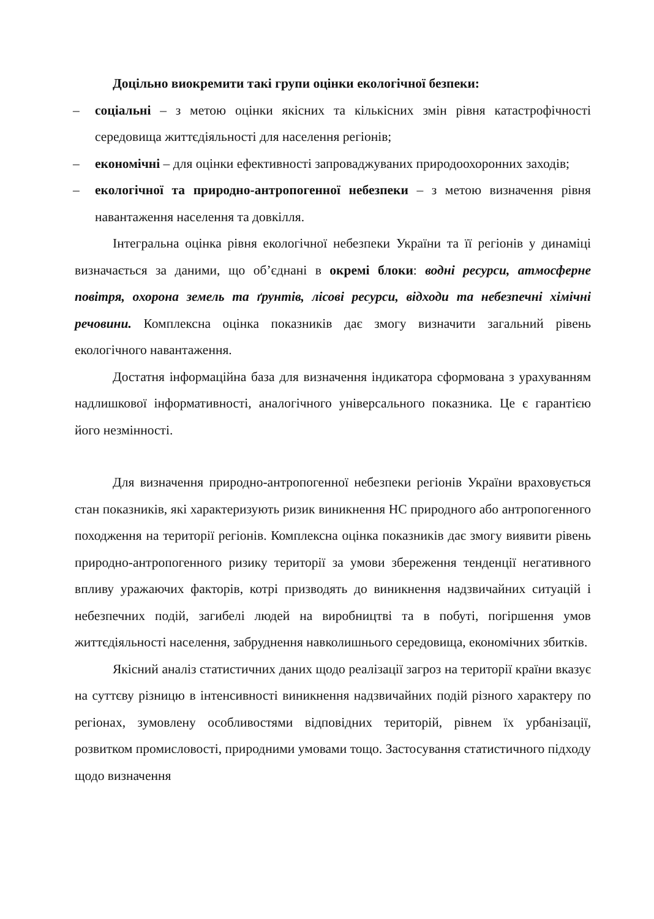Доцільно виокремити такі групи оцінки екологічної безпеки:
– соціальні – з метою оцінки якісних та кількісних змін рівня катастрофічності середовища життєдіяльності для населення регіонів;
– економічні – для оцінки ефективності запроваджуваних природоохоронних заходів;
– екологічної та природно-антропогенної небезпеки – з метою визначення рівня навантаження населення та довкілля.
Інтегральна оцінка рівня екологічної небезпеки України та її регіонів у динаміці визначається за даними, що об’єднані в окремі блоки: водні ресурси, атмосферне повітря, охорона земель та ґрунтів, лісові ресурси, відходи та небезпечні хімічні речовини. Комплексна оцінка показників дає змогу визначити загальний рівень екологічного навантаження.
Достатня інформаційна база для визначення індикатора сформована з урахуванням надлишкової інформативності, аналогічного універсального показника. Це є гарантією його незмінності.
Для визначення природно-антропогенної небезпеки регіонів України враховується стан показників, які характеризують ризик виникнення НС природного або антропогенного походження на території регіонів. Комплексна оцінка показників дає змогу виявити рівень природно-антропогенного ризику території за умови збереження тенденції негативного впливу уражаючих факторів, котрі призводять до виникнення надзвичайних ситуацій і небезпечних подій, загибелі людей на виробництві та в побуті, погіршення умов життєдіяльності населення, забруднення навколишнього середовища, економічних збитків.
Якісний аналіз статистичних даних щодо реалізації загроз на території країни вказує на суттєву різницю в інтенсивності виникнення надзвичайних подій різного характеру по регіонах, зумовлену особливостями відповідних територій, рівнем їх урбанізації, розвитком промисловості, природними умовами тощо. Застосування статистичного підходу щодо визначення